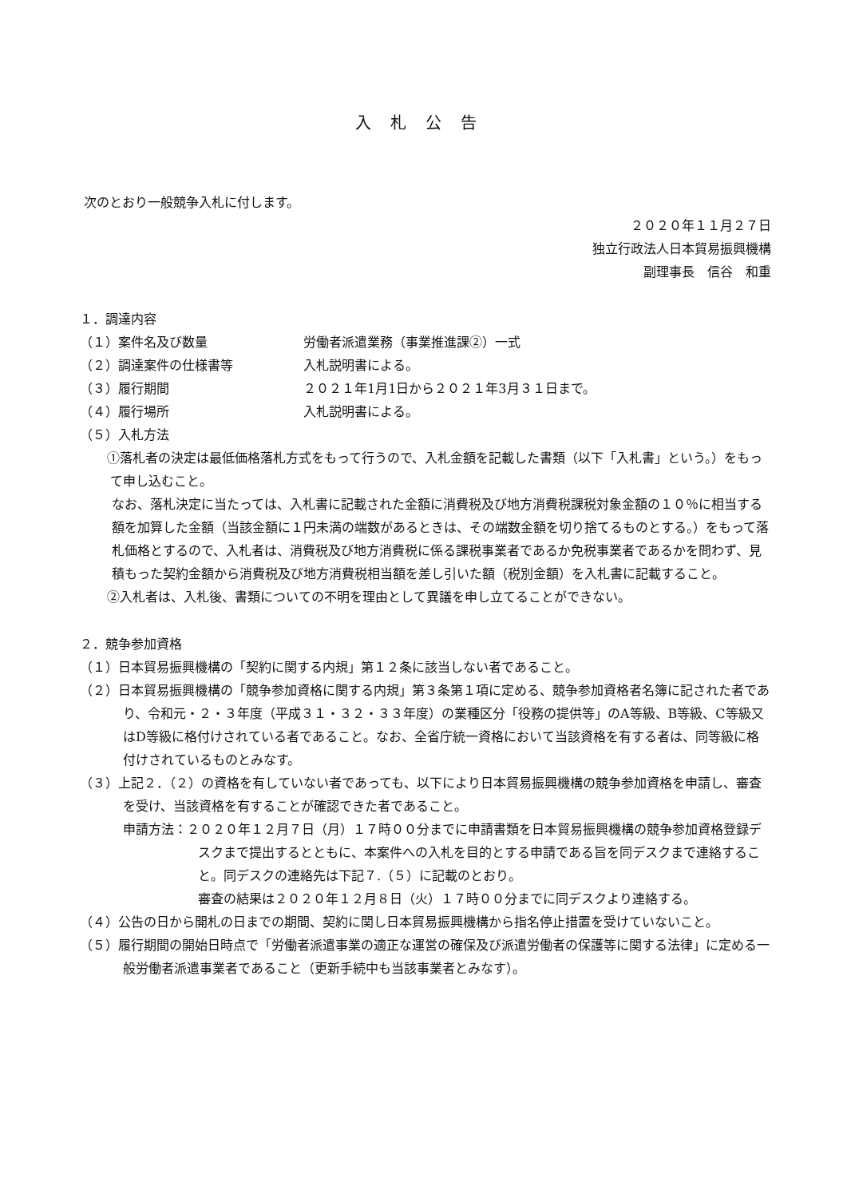入札公告
次のとおり一般競争入札に付します。
２０２０年１１月２７日
独立行政法人日本貿易振興機構
副理事長　信谷　和重
１．調達内容
（１）案件名及び数量 労働者派遣業務（事業推進課②）一式
（２）調達案件の仕様書等 入札説明書による。
（３）履行期間 ２０２１年1月1日から２０２１年3月３１日まで。
（４）履行場所 入札説明書による。
（５）入札方法
　①落札者の決定は最低価格落札方式をもって行うので、入札金額を記載した書類（以下「入札書」という。）をもって申し込むこと。
なお、落札決定に当たっては、入札書に記載された金額に消費税及び地方消費税課税対象金額の１０％に相当する額を加算した金額（当該金額に１円未満の端数があるときは、その端数金額を切り捨てるものとする。）をもって落札価格とするので、入札者は、消費税及び地方消費税に係る課税事業者であるか免税事業者であるかを問わず、見積もった契約金額から消費税及び地方消費税相当額を差し引いた額（税別金額）を入札書に記載すること。
　②入札者は、入札後、書類についての不明を理由として異議を申し立てることができない。
２．競争参加資格
（１）日本貿易振興機構の「契約に関する内規」第１２条に該当しない者であること。
（２）日本貿易振興機構の「競争参加資格に関する内規」第３条第１項に定める、競争参加資格者名簿に記された者であり、令和元・２・３年度（平成３１・３２・３３年度）の業種区分「役務の提供等」のA等級、B等級、C等級又はD等級に格付けされている者であること。なお、全省庁統一資格において当該資格を有する者は、同等級に格付けされているものとみなす。
（３）上記２．（２）の資格を有していない者であっても、以下により日本貿易振興機構の競争参加資格を申請し、審査を受け、当該資格を有することが確認できた者であること。
申請方法：２０２０年１２月７日（月）１７時００分までに申請書類を日本貿易振興機構の競争参加資格登録デスクまで提出するとともに、本案件への入札を目的とする申請である旨を同デスクまで連絡すること。同デスクの連絡先は下記７.（５）に記載のとおり。
審査の結果は２０２０年１２月８日（火）１７時００分までに同デスクより連絡する。
（４）公告の日から開札の日までの期間、契約に関し日本貿易振興機構から指名停止措置を受けていないこと。
（５）履行期間の開始日時点で「労働者派遣事業の適正な運営の確保及び派遣労働者の保護等に関する法律」に定める一般労働者派遣事業者であること（更新手続中も当該事業者とみなす）。